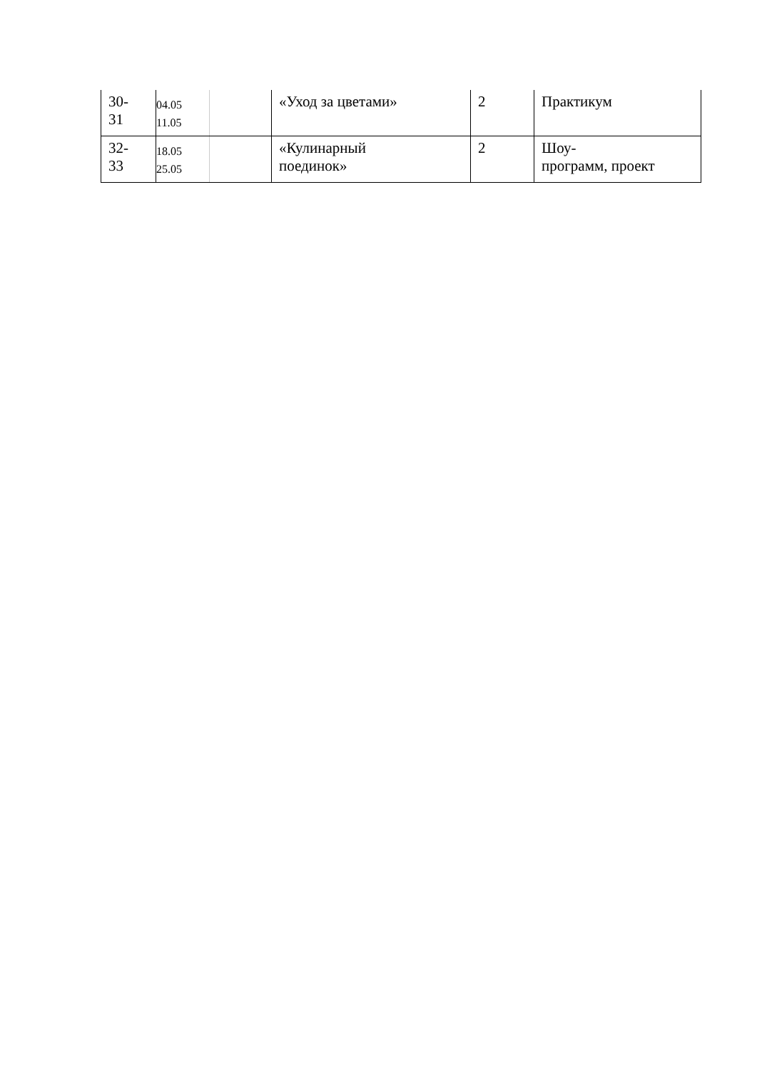| 30- 31 | 04.05 11.05 | | «Уход за цветами» | 2 | Практикум |
| 32- 33 | 18.05 25.05 | | «Кулинарный поединок» | 2 | Шоу- программ, проект |